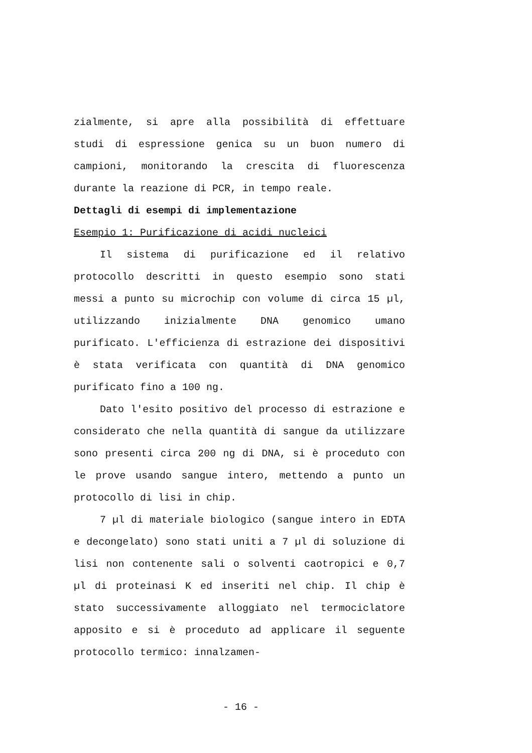zialmente, si apre alla possibilità di effettuare studi di espressione genica su un buon numero di campioni, monitorando la crescita di fluorescenza durante la reazione di PCR, in tempo reale.
Dettagli di esempi di implementazione
Esempio 1: Purificazione di acidi nucleici
Il sistema di purificazione ed il relativo protocollo descritti in questo esempio sono stati messi a punto su microchip con volume di circa 15 µl, utilizzando inizialmente DNA genomico umano purificato. L'efficienza di estrazione dei dispositivi è stata verificata con quantità di DNA genomico purificato fino a 100 ng.
Dato l'esito positivo del processo di estrazione e considerato che nella quantità di sangue da utilizzare sono presenti circa 200 ng di DNA, si è proceduto con le prove usando sangue intero, mettendo a punto un protocollo di lisi in chip.
7 µl di materiale biologico (sangue intero in EDTA e decongelato) sono stati uniti a 7 µl di soluzione di lisi non contenente sali o solventi caotropici e 0,7 µl di proteinasi K ed inseriti nel chip. Il chip è stato successivamente alloggiato nel termociclatore apposito e si è proceduto ad applicare il seguente protocollo termico: innalzamen-
- 16 -